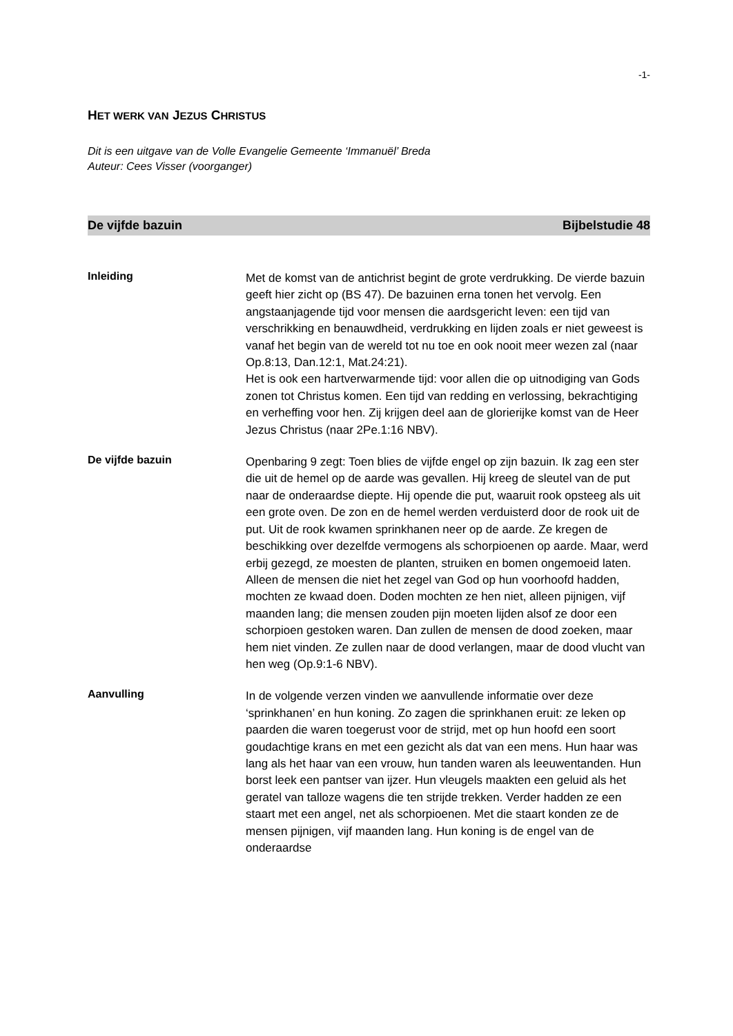-1-
HET WERK VAN JEZUS CHRISTUS
Dit is een uitgave van de Volle Evangelie Gemeente ‘Immanuël’ Breda
Auteur: Cees Visser (voorganger)
De vijfde bazuin Bijbelstudie 48
Inleiding
Met de komst van de antichrist begint de grote verdrukking. De vierde bazuin geeft hier zicht op (BS 47). De bazuinen erna tonen het vervolg. Een angstaanjagende tijd voor mensen die aardsgericht leven: een tijd van verschrikking en benauwdheid, verdrukking en lijden zoals er niet geweest is vanaf het begin van de wereld tot nu toe en ook nooit meer wezen zal (naar Op.8:13, Dan.12:1, Mat.24:21).
Het is ook een hartverwarmende tijd: voor allen die op uitnodiging van Gods zonen tot Christus komen. Een tijd van redding en verlossing, bekrachtiging en verheffing voor hen. Zij krijgen deel aan de glorierijke komst van de Heer Jezus Christus (naar 2Pe.1:16 NBV).
De vijfde bazuin
Openbaring 9 zegt: Toen blies de vijfde engel op zijn bazuin. Ik zag een ster die uit de hemel op de aarde was gevallen. Hij kreeg de sleutel van de put naar de onderaardse diepte. Hij opende die put, waaruit rook opsteeg als uit een grote oven. De zon en de hemel werden verduisterd door de rook uit de put. Uit de rook kwamen sprinkhanen neer op de aarde. Ze kregen de beschikking over dezelfde vermogens als schorpioenen op aarde. Maar, werd erbij gezegd, ze moesten de planten, struiken en bomen ongemoeid laten. Alleen de mensen die niet het zegel van God op hun voorhoofd hadden, mochten ze kwaad doen. Doden mochten ze hen niet, alleen pijnigen, vijf maanden lang; die mensen zouden pijn moeten lijden alsof ze door een schorpioen gestoken waren. Dan zullen de mensen de dood zoeken, maar hem niet vinden. Ze zullen naar de dood verlangen, maar de dood vlucht van hen weg (Op.9:1-6 NBV).
Aanvulling
In de volgende verzen vinden we aanvullende informatie over deze ‘sprinkhanen’ en hun koning. Zo zagen die sprinkhanen eruit: ze leken op paarden die waren toegerust voor de strijd, met op hun hoofd een soort goudachtige krans en met een gezicht als dat van een mens. Hun haar was lang als het haar van een vrouw, hun tanden waren als leeuwentanden. Hun borst leek een pantser van ijzer. Hun vleugels maakten een geluid als het geratel van talloze wagens die ten strijde trekken. Verder hadden ze een staart met een angel, net als schorpioenen. Met die staart konden ze de mensen pijnigen, vijf maanden lang. Hun koning is de engel van de onderaardse